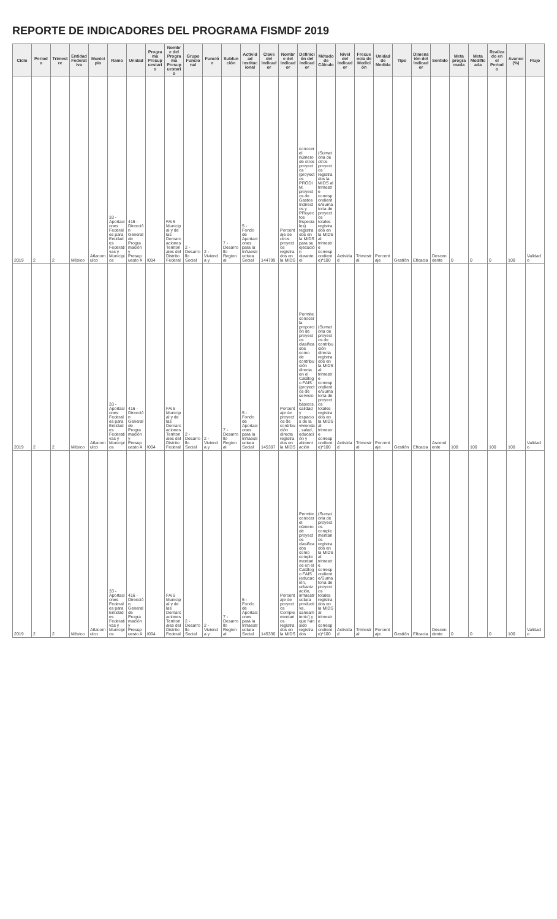REPORTE DE INDICADORES DEL PROGRAMA FISMDF 2019
| Ciclo | Periodo | Trimestre | Entidad Federativa | Municipio | Ramo | Unidad | Programa Presupuestario | Nombre del Programa Presupuestario | Grupo Funcional | Función | Subfunción | Actividad Institucional | Clave del Indicador | Nombre del Indicador | Definición del Indicador | Método de Cálculo | Nivel del Indicador | Frecuencia de Medición | Unidad de Medida | Tipo | Dimensión del Indicador | Sentido | Meta programada | Meta Modificada | Realizado en el Periodo | Avance (%) | Flujo |
| --- | --- | --- | --- | --- | --- | --- | --- | --- | --- | --- | --- | --- | --- | --- | --- | --- | --- | --- | --- | --- | --- | --- | --- | --- | --- | --- | --- |
| 2019 | 2 | 2 | México | Atlacomulco | 33 - Aportaciones Federales para Entidades Federativas y Municipios | 416 - Dirección General de Programación y Presupuesto A | I004 | FAIS Municipal y de las Demarcaciones Territoriales del Distrito Federal | 2 - Desarrollo Social | 2 - Vivienda y | 7 - Desarrollo Regional | 5 - Fondo de Aportaciones para la Infraestructura Social | 144799 | Porcentaje de otros proyectos registrados en la MIDS | conocer el número de otros proyectos (proyectos PRODIM, proyectos de Gastos Indirectos y PRoyectos Especiales) registrados en la MIDS para su ejecución durante el | (Sumatoria de otros proyectos registrados la MIDS al trimestre correspondiente/Sumatoria de proyectos totales registrados en la MIDS al trimestre correspondiente)*100 | Actividad | Trimestral | Porcentaje | Gestión | Eficacia | Descendente | 0 | 0 | 0 | 100 | Validado |
| 2019 | 2 | 2 | México | Atlacomulco | 33 - Aportaciones Federales para Entidades Federativas y Municipios | 416 - Dirección General de Programación y Presupuesto A | I004 | FAIS Municipal y de las Demarcaciones Territoriales del Distrito Federal | 2 - Desarrollo Social | 2 - Vivienda y | 7 - Desarrollo Regional | 5 - Fondo de Aportaciones para la Infraestructura Social | 145307 | Porcentaje de proyectos de contribución directa registrados en la MIDS | Permite conocer la proporción de proyectos clasificados como de contribución directa en el Catálogo FAIS (proyectos de servicios básicos, calidad y espacios de la vivienda, salud, educación y alimentación | (Sumatoria de proyectos de contribución directa registrados en la MIDS al trimestre correspondiente/Sumatoria de proyectos totales registrados en la MIDS al trimestre correspondiente)*100 | Actividad | Trimestral | Porcentaje | Gestión | Eficacia | Ascendente | 100 | 100 | 100 | 100 | Validado |
| 2019 | 2 | 2 | México | Atlacomulco | 33 - Aportaciones Federales para Entidades Federativas y Municipios | 416 - Dirección General de Programación y Presupuesto A | I004 | FAIS Municipal y de las Demarcaciones Territoriales del Distrito Federal | 2 - Desarrollo Social | 2 - Vivienda y | 7 - Desarrollo Regional | 5 - Fondo de Aportaciones para la Infraestructura Social | 145330 | Porcentaje de proyectos Complementarios registrados en la MIDS | Permite conocer el número de proyectos clasificados como complementarios en el Catálogo FAIS (educación, urbanización, infraestructura productiva, saneamiento) y que han sido registrados | (Sumatoria de proyectos complementarios registrados en la MIDS al trimestre correspondiente/Sumatoria de proyectos totales registrados en la MIDS al trimestre correspondiente)*100 | Actividad | Trimestral | Porcentaje | Gestión | Eficacia | Descendente | 0 | 0 | 0 | 100 | Validado |